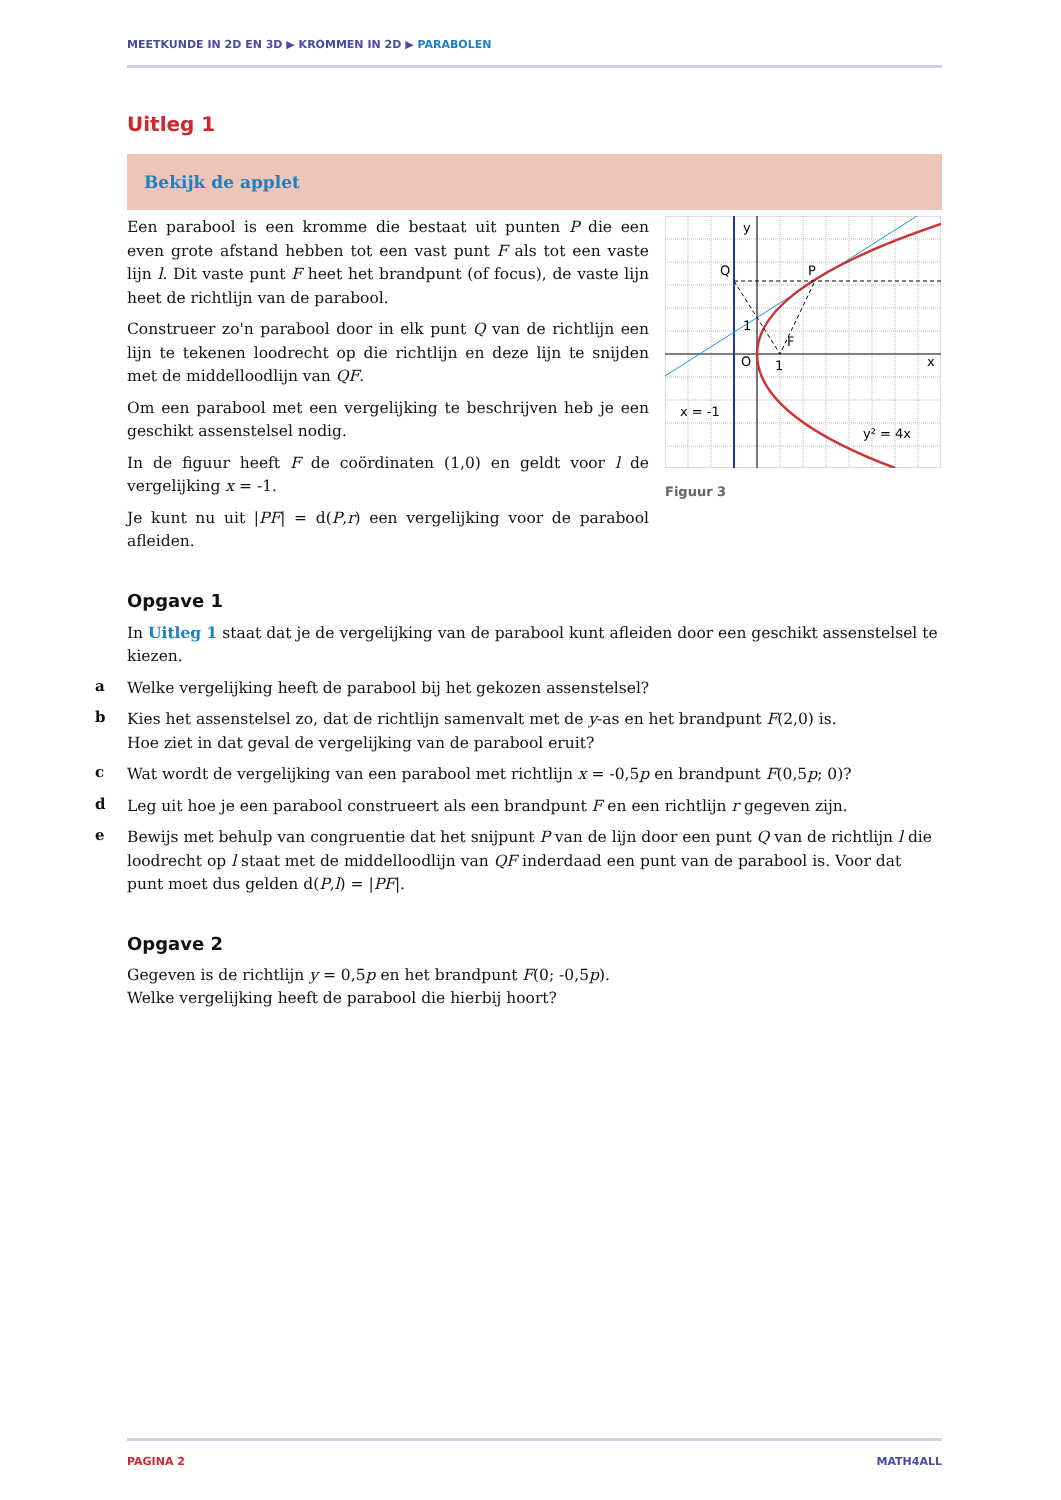MEETKUNDE IN 2D EN 3D ▶ KROMMEN IN 2D ▶ PARABOLEN
Uitleg 1
Bekijk de applet
Een parabool is een kromme die bestaat uit punten P die een even grote afstand hebben tot een vast punt F als tot een vaste lijn l. Dit vaste punt F heet het brandpunt (of focus), de vaste lijn heet de richtlijn van de parabool.
Construeer zo'n parabool door in elk punt Q van de richtlijn een lijn te tekenen loodrecht op die richtlijn en deze lijn te snijden met de middelloodlijn van QF.
Om een parabool met een vergelijking te beschrijven heb je een geschikt assenstelsel nodig.
In de figuur heeft F de coördinaten (1,0) en geldt voor l de vergelijking x = -1.
Je kunt nu uit |PF| = d(P,r) een vergelijking voor de parabool afleiden.
y
x
Q
P
1
O
1
F
x = -1
y² = 4x
Figuur 3
Opgave 1
In Uitleg 1 staat dat je de vergelijking van de parabool kunt afleiden door een geschikt assenstelsel te kiezen.
a
Welke vergelijking heeft de parabool bij het gekozen assenstelsel?
b
Kies het assenstelsel zo, dat de richtlijn samenvalt met de y-as en het brandpunt F(2,0) is.
Hoe ziet in dat geval de vergelijking van de parabool eruit?
c
Wat wordt de vergelijking van een parabool met richtlijn x = -0,5p en brandpunt F(0,5p; 0)?
d
Leg uit hoe je een parabool construeert als een brandpunt F en een richtlijn r gegeven zijn.
e
Bewijs met behulp van congruentie dat het snijpunt P van de lijn door een punt Q van de richtlijn l die loodrecht op l staat met de middelloodlijn van QF inderdaad een punt van de parabool is. Voor dat punt moet dus gelden d(P,l) = |PF|.
Opgave 2
Gegeven is de richtlijn y = 0,5p en het brandpunt F(0; -0,5p).
Welke vergelijking heeft de parabool die hierbij hoort?
PAGINA 2 MATH4ALL